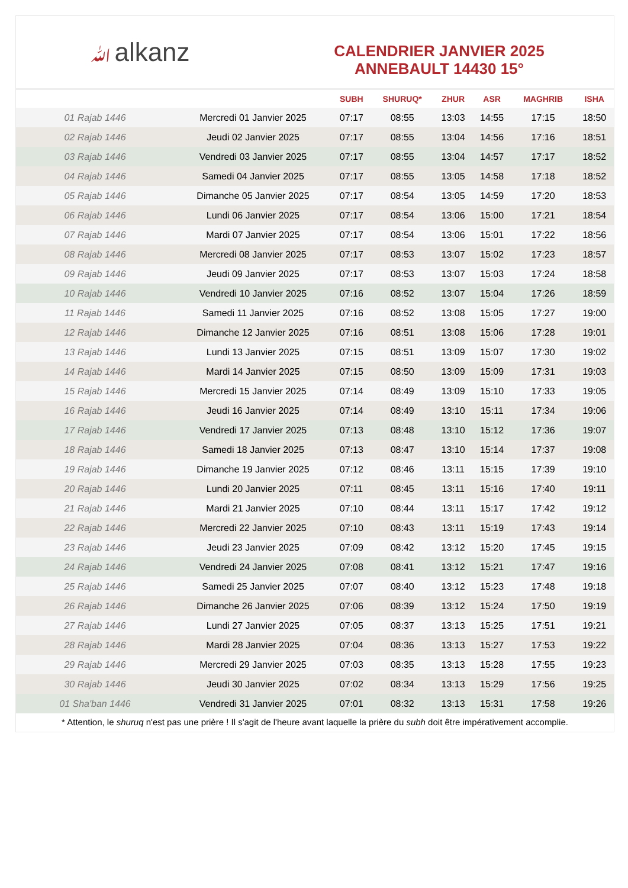ﷲalkanz
CALENDRIER JANVIER 2025
ANNEBAULT 14430 15°
| | | SUBH | SHURUQ* | ZHUR | ASR | MAGHRIB | ISHA |
| --- | --- | --- | --- | --- | --- | --- | --- |
| 01 Rajab 1446 | Mercredi 01 Janvier 2025 | 07:17 | 08:55 | 13:03 | 14:55 | 17:15 | 18:50 |
| 02 Rajab 1446 | Jeudi 02 Janvier 2025 | 07:17 | 08:55 | 13:04 | 14:56 | 17:16 | 18:51 |
| 03 Rajab 1446 | Vendredi 03 Janvier 2025 | 07:17 | 08:55 | 13:04 | 14:57 | 17:17 | 18:52 |
| 04 Rajab 1446 | Samedi 04 Janvier 2025 | 07:17 | 08:55 | 13:05 | 14:58 | 17:18 | 18:52 |
| 05 Rajab 1446 | Dimanche 05 Janvier 2025 | 07:17 | 08:54 | 13:05 | 14:59 | 17:20 | 18:53 |
| 06 Rajab 1446 | Lundi 06 Janvier 2025 | 07:17 | 08:54 | 13:06 | 15:00 | 17:21 | 18:54 |
| 07 Rajab 1446 | Mardi 07 Janvier 2025 | 07:17 | 08:54 | 13:06 | 15:01 | 17:22 | 18:56 |
| 08 Rajab 1446 | Mercredi 08 Janvier 2025 | 07:17 | 08:53 | 13:07 | 15:02 | 17:23 | 18:57 |
| 09 Rajab 1446 | Jeudi 09 Janvier 2025 | 07:17 | 08:53 | 13:07 | 15:03 | 17:24 | 18:58 |
| 10 Rajab 1446 | Vendredi 10 Janvier 2025 | 07:16 | 08:52 | 13:07 | 15:04 | 17:26 | 18:59 |
| 11 Rajab 1446 | Samedi 11 Janvier 2025 | 07:16 | 08:52 | 13:08 | 15:05 | 17:27 | 19:00 |
| 12 Rajab 1446 | Dimanche 12 Janvier 2025 | 07:16 | 08:51 | 13:08 | 15:06 | 17:28 | 19:01 |
| 13 Rajab 1446 | Lundi 13 Janvier 2025 | 07:15 | 08:51 | 13:09 | 15:07 | 17:30 | 19:02 |
| 14 Rajab 1446 | Mardi 14 Janvier 2025 | 07:15 | 08:50 | 13:09 | 15:09 | 17:31 | 19:03 |
| 15 Rajab 1446 | Mercredi 15 Janvier 2025 | 07:14 | 08:49 | 13:09 | 15:10 | 17:33 | 19:05 |
| 16 Rajab 1446 | Jeudi 16 Janvier 2025 | 07:14 | 08:49 | 13:10 | 15:11 | 17:34 | 19:06 |
| 17 Rajab 1446 | Vendredi 17 Janvier 2025 | 07:13 | 08:48 | 13:10 | 15:12 | 17:36 | 19:07 |
| 18 Rajab 1446 | Samedi 18 Janvier 2025 | 07:13 | 08:47 | 13:10 | 15:14 | 17:37 | 19:08 |
| 19 Rajab 1446 | Dimanche 19 Janvier 2025 | 07:12 | 08:46 | 13:11 | 15:15 | 17:39 | 19:10 |
| 20 Rajab 1446 | Lundi 20 Janvier 2025 | 07:11 | 08:45 | 13:11 | 15:16 | 17:40 | 19:11 |
| 21 Rajab 1446 | Mardi 21 Janvier 2025 | 07:10 | 08:44 | 13:11 | 15:17 | 17:42 | 19:12 |
| 22 Rajab 1446 | Mercredi 22 Janvier 2025 | 07:10 | 08:43 | 13:11 | 15:19 | 17:43 | 19:14 |
| 23 Rajab 1446 | Jeudi 23 Janvier 2025 | 07:09 | 08:42 | 13:12 | 15:20 | 17:45 | 19:15 |
| 24 Rajab 1446 | Vendredi 24 Janvier 2025 | 07:08 | 08:41 | 13:12 | 15:21 | 17:47 | 19:16 |
| 25 Rajab 1446 | Samedi 25 Janvier 2025 | 07:07 | 08:40 | 13:12 | 15:23 | 17:48 | 19:18 |
| 26 Rajab 1446 | Dimanche 26 Janvier 2025 | 07:06 | 08:39 | 13:12 | 15:24 | 17:50 | 19:19 |
| 27 Rajab 1446 | Lundi 27 Janvier 2025 | 07:05 | 08:37 | 13:13 | 15:25 | 17:51 | 19:21 |
| 28 Rajab 1446 | Mardi 28 Janvier 2025 | 07:04 | 08:36 | 13:13 | 15:27 | 17:53 | 19:22 |
| 29 Rajab 1446 | Mercredi 29 Janvier 2025 | 07:03 | 08:35 | 13:13 | 15:28 | 17:55 | 19:23 |
| 30 Rajab 1446 | Jeudi 30 Janvier 2025 | 07:02 | 08:34 | 13:13 | 15:29 | 17:56 | 19:25 |
| 01 Sha'ban 1446 | Vendredi 31 Janvier 2025 | 07:01 | 08:32 | 13:13 | 15:31 | 17:58 | 19:26 |
* Attention, le shuruq n'est pas une prière ! Il s'agit de l'heure avant laquelle la prière du subh doit être impérativement accomplie.